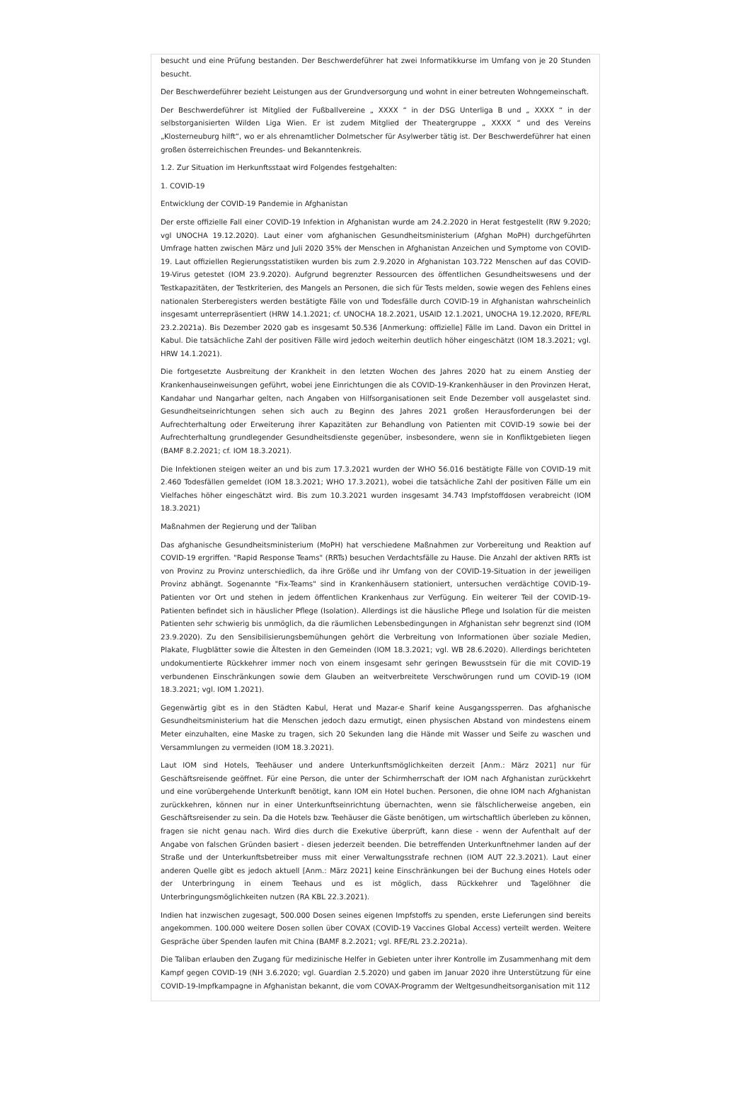besucht und eine Prüfung bestanden. Der Beschwerdeführer hat zwei Informatikkurse im Umfang von je 20 Stunden besucht.
Der Beschwerdeführer bezieht Leistungen aus der Grundversorgung und wohnt in einer betreuten Wohngemeinschaft.
Der Beschwerdeführer ist Mitglied der Fußballvereine „ XXXX “ in der DSG Unterliga B und „ XXXX “ in der selbstorganisierten Wilden Liga Wien. Er ist zudem Mitglied der Theatergruppe „ XXXX “ und des Vereins „Klosterneuburg hilft“, wo er als ehrenamtlicher Dolmetscher für Asylwerber tätig ist. Der Beschwerdeführer hat einen großen österreichischen Freundes- und Bekanntenkreis.
1.2. Zur Situation im Herkunftsstaat wird Folgendes festgehalten:
1. COVID-19
Entwicklung der COVID-19 Pandemie in Afghanistan
Der erste offizielle Fall einer COVID-19 Infektion in Afghanistan wurde am 24.2.2020 in Herat festgestellt (RW 9.2020; vgl UNOCHA 19.12.2020). Laut einer vom afghanischen Gesundheitsministerium (Afghan MoPH) durchgeführten Umfrage hatten zwischen März und Juli 2020 35% der Menschen in Afghanistan Anzeichen und Symptome von COVID-19. Laut offiziellen Regierungsstatistiken wurden bis zum 2.9.2020 in Afghanistan 103.722 Menschen auf das COVID-19-Virus getestet (IOM 23.9.2020). Aufgrund begrenzter Ressourcen des öffentlichen Gesundheitswesens und der Testkapazitäten, der Testkriterien, des Mangels an Personen, die sich für Tests melden, sowie wegen des Fehlens eines nationalen Sterberegisters werden bestätigte Fälle von und Todesfälle durch COVID-19 in Afghanistan wahrscheinlich insgesamt unterrepräsentiert (HRW 14.1.2021; cf. UNOCHA 18.2.2021, USAID 12.1.2021, UNOCHA 19.12.2020, RFE/RL 23.2.2021a). Bis Dezember 2020 gab es insgesamt 50.536 [Anmerkung: offizielle] Fälle im Land. Davon ein Drittel in Kabul. Die tatsächliche Zahl der positiven Fälle wird jedoch weiterhin deutlich höher eingeschätzt (IOM 18.3.2021; vgl. HRW 14.1.2021).
Die fortgesetzte Ausbreitung der Krankheit in den letzten Wochen des Jahres 2020 hat zu einem Anstieg der Krankenhauseinweisungen geführt, wobei jene Einrichtungen die als COVID-19-Krankenhäuser in den Provinzen Herat, Kandahar und Nangarhar gelten, nach Angaben von Hilfsorganisationen seit Ende Dezember voll ausgelastet sind. Gesundheitseinrichtungen sehen sich auch zu Beginn des Jahres 2021 großen Herausforderungen bei der Aufrechterhaltung oder Erweiterung ihrer Kapazitäten zur Behandlung von Patienten mit COVID-19 sowie bei der Aufrechterhaltung grundlegender Gesundheitsdienste gegenüber, insbesondere, wenn sie in Konfliktgebieten liegen (BAMF 8.2.2021; cf. IOM 18.3.2021).
Die Infektionen steigen weiter an und bis zum 17.3.2021 wurden der WHO 56.016 bestätigte Fälle von COVID-19 mit 2.460 Todesfällen gemeldet (IOM 18.3.2021; WHO 17.3.2021), wobei die tatsächliche Zahl der positiven Fälle um ein Vielfaches höher eingeschätzt wird. Bis zum 10.3.2021 wurden insgesamt 34.743 Impfstoffdosen verabreicht (IOM 18.3.2021)
Maßnahmen der Regierung und der Taliban
Das afghanische Gesundheitsministerium (MoPH) hat verschiedene Maßnahmen zur Vorbereitung und Reaktion auf COVID-19 ergriffen. "Rapid Response Teams" (RRTs) besuchen Verdachtsfälle zu Hause. Die Anzahl der aktiven RRTs ist von Provinz zu Provinz unterschiedlich, da ihre Größe und ihr Umfang von der COVID-19-Situation in der jeweiligen Provinz abhängt. Sogenannte "Fix-Teams" sind in Krankenhäusern stationiert, untersuchen verdächtige COVID-19-Patienten vor Ort und stehen in jedem öffentlichen Krankenhaus zur Verfügung. Ein weiterer Teil der COVID-19-Patienten befindet sich in häuslicher Pflege (Isolation). Allerdings ist die häusliche Pflege und Isolation für die meisten Patienten sehr schwierig bis unmöglich, da die räumlichen Lebensbedingungen in Afghanistan sehr begrenzt sind (IOM 23.9.2020). Zu den Sensibilisierungsbemühungen gehört die Verbreitung von Informationen über soziale Medien, Plakate, Flugblätter sowie die Ältesten in den Gemeinden (IOM 18.3.2021; vgl. WB 28.6.2020). Allerdings berichteten undokumentierte Rückkehrer immer noch von einem insgesamt sehr geringen Bewusstsein für die mit COVID-19 verbundenen Einschränkungen sowie dem Glauben an weitverbreitete Verschwörungen rund um COVID-19 (IOM 18.3.2021; vgl. IOM 1.2021).
Gegenwärtig gibt es in den Städten Kabul, Herat und Mazar-e Sharif keine Ausgangssperren. Das afghanische Gesundheitsministerium hat die Menschen jedoch dazu ermutigt, einen physischen Abstand von mindestens einem Meter einzuhalten, eine Maske zu tragen, sich 20 Sekunden lang die Hände mit Wasser und Seife zu waschen und Versammlungen zu vermeiden (IOM 18.3.2021).
Laut IOM sind Hotels, Teehäuser und andere Unterkunftsmöglichkeiten derzeit [Anm.: März 2021] nur für Geschäftsreisende geöffnet. Für eine Person, die unter der Schirmherrschaft der IOM nach Afghanistan zurückkehrt und eine vorübergehende Unterkunft benötigt, kann IOM ein Hotel buchen. Personen, die ohne IOM nach Afghanistan zurückkehren, können nur in einer Unterkunftseinrichtung übernachten, wenn sie fälschlicherweise angeben, ein Geschäftsreisender zu sein. Da die Hotels bzw. Teehäuser die Gäste benötigen, um wirtschaftlich überleben zu können, fragen sie nicht genau nach. Wird dies durch die Exekutive überprüft, kann diese - wenn der Aufenthalt auf der Angabe von falschen Gründen basiert - diesen jederzeit beenden. Die betreffenden Unterkunftnehmer landen auf der Straße und der Unterkunftsbetreiber muss mit einer Verwaltungsstrafe rechnen (IOM AUT 22.3.2021). Laut einer anderen Quelle gibt es jedoch aktuell [Anm.: März 2021] keine Einschränkungen bei der Buchung eines Hotels oder der Unterbringung in einem Teehaus und es ist möglich, dass Rückkehrer und Tagelöhner die Unterbringungsmöglichkeiten nutzen (RA KBL 22.3.2021).
Indien hat inzwischen zugesagt, 500.000 Dosen seines eigenen Impfstoffs zu spenden, erste Lieferungen sind bereits angekommen. 100.000 weitere Dosen sollen über COVAX (COVID-19 Vaccines Global Access) verteilt werden. Weitere Gespräche über Spenden laufen mit China (BAMF 8.2.2021; vgl. RFE/RL 23.2.2021a).
Die Taliban erlauben den Zugang für medizinische Helfer in Gebieten unter ihrer Kontrolle im Zusammenhang mit dem Kampf gegen COVID-19 (NH 3.6.2020; vgl. Guardian 2.5.2020) und gaben im Januar 2020 ihre Unterstützung für eine COVID-19-Impfkampagne in Afghanistan bekannt, die vom COVAX-Programm der Weltgesundheitsorganisation mit 112